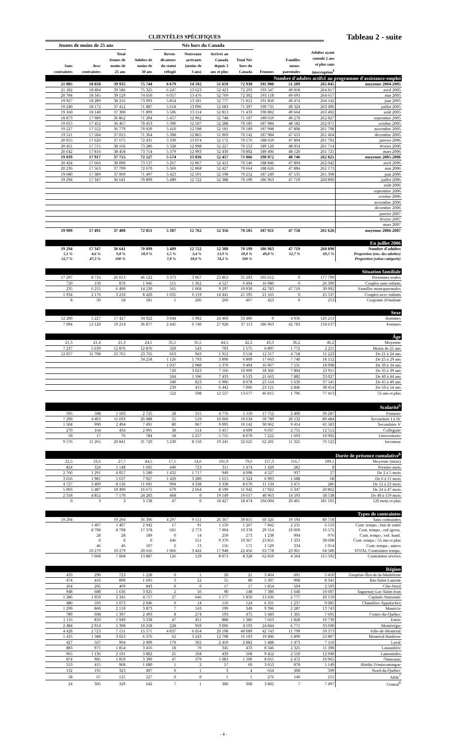CLIENTÈLES SPÉCIFIQUES
Tableau 2 - suite
| Jeunes de moins de 25 ans | | | | Nés hors du Canada | | | | | | | |
| --- | --- | --- | --- | --- | --- | --- | --- | --- | --- | --- | --- |
| Sans contraintes | Avec contraintes | Total Jeunes de moins de 25 ans | Adultes de moins de 30 ans | Reven- dicateurs du statut réfugié | Nouveaux arrivants (moins de 3 ans) | Arrivés au Canada depuis 3 ans et plus | Total Nés hors du Canada | Femmes | Familles mono- parentales | Adultes ayant cumulé 2 ans et plus sans interruption<sup>6</sup> | |
| Nombre d'adultes actifs1 au programme d'assistance-emploi | | | | | | | | | | | |
| 21 085 | 18 850 | 39 935 | 75 744 | 6 679 | 14 592 | 51 659 | 72 930 | 195 900 | 51 209 | 265 045 | moyenne 2004-2005 |
| 21 182 | 18 404 | 39 586 | 75 325 | 6 247 | 13 623 | 52 423 | 72 293 | 193 547 | 49 818 | 264 817 | avril 2005 |
| 20 784 | 18 345 | 39 129 | 74 650 | 6 057 | 13 476 | 52 769 | 72 302 | 193 118 | 49 693 | 264 657 | mai 2005 |
| 19 927 | 18 289 | 38 216 | 73 093 | 5 854 | 13 181 | 52 777 | 71 812 | 191 850 | 49 474 | 264 142 | juin 2005 |
| 19 240 | 18 172 | 37 412 | 71 887 | 5 618 | 13 096 | 52 683 | 71 397 | 190 735 | 49 324 | 263 496 | juillet 2005 |
| 19 160 | 18 140 | 37 300 | 71 899 | 5 506 | 13 114 | 52 813 | 71 433 | 190 802 | 49 664 | 263 402 | août 2005 |
| 18 873 | 17 989 | 36 862 | 71 294 | 5 457 | 12 902 | 52 748 | 71 107 | 189 659 | 49 270 | 262 827 | septembre 2005 |
| 19 015 | 17 452 | 36 467 | 70 453 | 5 390 | 12 507 | 52 288 | 70 185 | 187 984 | 48 182 | 262 071 | octobre 2005 |
| 19 227 | 17 552 | 36 779 | 70 929 | 5 410 | 12 598 | 52 181 | 70 189 | 187 998 | 47 808 | 261 798 | novembre 2005 |
| 19 511 | 17 504 | 37 015 | 71 364 | 5 308 | 12 865 | 51 969 | 70 142 | 187 984 | 47 653 | 261 464 | décembre 2005 |
| 20 055 | 17 620 | 37 675 | 72 431 | 5 330 | 13 074 | 52 172 | 70 576 | 188 659 | 47 894 | 261 792 | janvier 2006 |
| 20 451 | 17 715 | 38 166 | 73 286 | 5 328 | 12 998 | 52 227 | 70 553 | 189 120 | 48 054 | 261 714 | février 2006 |
| 20 642 | 17 816 | 38 458 | 73 714 | 5 379 | 12 993 | 52 430 | 70 802 | 189 406 | 48 120 | 261 721 | mars 2006 |
| 19 839 | 17 917 | 37 755 | 72 527 | 5 574 | 13 036 | 52 457 | 71 066 | 190 072 | 48 746 | 262 825 | moyenne 2005-2006 |
| 20 424 | 17 666 | 38 090 | 73 137 | 5 267 | 12 867 | 52 412 | 70 546 | 188 846 | 47 894 | 262 042 | avril 2006 |
| 20 236 | 17 563 | 37 799 | 72 670 | 5 369 | 12 868 | 52 427 | 70 664 | 188 626 | 47 884 | 262 173 | mai 2006 |
| 19 680 | 17 389 | 37 069 | 71 497 | 5 423 | 12 591 | 52 198 | 70 212 | 187 249 | 47 535 | 261 398 | juin 2006 |
| 19 294 | 17 347 | 36 641 | 70 899 | 5 489 | 12 722 | 52 388 | 70 599 | 186 963 | 47 719 | 260 890 | juillet 2006 |
| | | | | | | | | | | | août 2006 |
| | | | | | | | | | | | septembre 2006 |
| | | | | | | | | | | | octobre 2006 |
| | | | | | | | | | | | novembre 2006 |
| | | | | | | | | | | | décembre 2006 |
| | | | | | | | | | | | janvier 2007 |
| | | | | | | | | | | | février 2007 |
| | | | | | | | | | | | mars 2007 |
| 19 909 | 17 491 | 37 400 | 72 051 | 5 387 | 12 762 | 52 356 | 70 505 | 187 921 | 47 758 | 261 626 | moyenne 2006-2007 |
| En juillet 2006 | | | | | | | | | | | |
| 19 294 | 17 347 | 36 641 | 70 899 | 5 489 | 12 722 | 52 388 | 70 599 | 186 963 | 47 719 | 260 890 | Nombre d'adultes |
| 5,1 % | 4,6 % | 9,8 % | 18,9 % | 1,5 % | 3,4 % | 13,9 % | 18,8 % | 49,8 % | 12,7 % | 69,5 % | Proportion (ens. des adultes) |
| 52,7 % | 47,3 % | 100 % | | 7,8 % | 18,0 % | 74,2 % | 100 % | | | | Proportion (selon catégorie) |
| Situation familiale | | | | | | | | | | | |
| 17 297 | 8 716 | 26 013 | 46 122 | 3 373 | 3 967 | 23 863 | 31 203 | 105 612 | 0 | 177 799 | Personnes seules |
| 720 | 150 | 870 | 1 946 | 515 | 1 362 | 4 527 | 6 404 | 16 980 | 0 | 26 309 | Couples sans enfants |
| 235 | 6 255 | 6 490 | 14 230 | 565 | 1 068 | 9 297 | 10 930 | 42 783 | 47 719 | 30 992 | Familles monoparentales |
| 1 034 | 2 176 | 3 210 | 8 420 | 1 035 | 6 119 | 14 441 | 21 595 | 21 165 | 0 | 25 537 | Couples avec enfants |
| 8 | 50 | 58 | 181 | 1 | 206 | 260 | 467 | 423 | 0 | 253 | Conjoints d'étudiant |
| Sexe | | | | | | | | | | | |
| 12 200 | 5 227 | 17 427 | 34 022 | 3 044 | 5 982 | 24 460 | 33 486 | 0 | 4 936 | 126 253 | Hommes |
| 7 094 | 12 120 | 19 214 | 36 877 | 2 445 | 6 740 | 27 928 | 37 113 | 186 963 | 42 783 | 134 637 | Femmes |
| Âge | | | | | | | | | | | |
| 21,3 | 21,4 | 21,3 | 24,1 | 35,5 | 35,5 | 44,5 | 42,2 | 43,3 | 36,2 | 46,2 | Moyenne |
| 7 237 | 5 639 | 12 876 | 12 876 | 329 | 543 | 703 | 1 575 | 6 897 | 1 772 | 2 211 | Moins de 21 ans |
| 12 057 | 11 708 | 23 765 | 23 765 | 663 | 943 | 1 912 | 3 518 | 12 317 | 4 718 | 11 223 | De 21 à 24 ans |
| | | | 34 258 | 1 126 | 1 793 | 3 890 | 6 809 | 17 663 | 7 740 | 18 152 | De 25 à 29 ans |
| | | | | 1 037 | 2 988 | 5 379 | 9 404 | 16 967 | 7 531 | 18 998 | De 30 à 34 ans |
| | | | | 720 | 3 023 | 7 166 | 10 909 | 18 366 | 7 804 | 23 911 | De 35 à 39 ans |
| | | | | 504 | 1 596 | 7 433 | 9 533 | 21 663 | 7 882 | 33 027 | De 40 à 44 ans |
| | | | | 349 | 823 | 6 906 | 8 078 | 23 154 | 5 630 | 37 541 | De 45 à 49 ans |
| | | | | 239 | 415 | 6 442 | 7 096 | 23 121 | 2 846 | 38 414 | De 50 à 54 ans |
| | | | | 522 | 598 | 12 557 | 13 677 | 46 815 | 1 796 | 77 413 | 55 ans et plus |
| Scolarité<sup>5</sup> | | | | | | | | | | | |
| 595 | 508 | 1 103 | 2 725 | 28 | 315 | 4 776 | 5 119 | 17 752 | 2 400 | 30 287 | Primaire |
| 7 290 | 4 403 | 11 693 | 26 088 | 55 | 519 | 10 060 | 10 634 | 59 789 | 20 132 | 89 484 | Secondaire I à IV |
| 1 504 | 990 | 2 494 | 7 491 | 80 | 967 | 9 095 | 10 142 | 30 962 | 9 414 | 41 583 | Secondaire V |
| 270 | 164 | 434 | 2 091 | 38 | 514 | 3 457 | 4 009 | 9 037 | 2 755 | 12 512 | Collégiale |
| 59 | 17 | 76 | 784 | 58 | 2 257 | 5 755 | 8 070 | 7 222 | 1 693 | 10 902 | Universitaire |
| 9 576 | 11 265 | 20 841 | 31 720 | 5 230 | 8 150 | 19 245 | 32 625 | 62 201 | 11 325 | 76 122 | Inconnue |
| Durée de présence cumulative<sup>6</sup> | | | | | | | | | | | |
| 22,5 | 33,6 | 27,7 | 44,5 | 17,5 | 14,6 | 101,9 | 79,6 | 157,3 | 116,7 | 189,1 | Moyenne (mois) |
| 824 | 324 | 1 148 | 1 605 | 440 | 723 | 311 | 1 474 | 1 420 | 282 | 8 | Premier mois |
| 2 766 | 1 291 | 4 057 | 5 580 | 1 432 | 1 717 | 949 | 4 098 | 4 527 | 937 | 27 | De 2 à 5 mois |
| 3 656 | 1 981 | 5 637 | 7 927 | 1 429 | 3 280 | 1 615 | 6 324 | 6 993 | 1 688 | 68 | De 6 à 11 mois |
| 4 727 | 3 409 | 8 136 | 11 691 | 994 | 4 338 | 3 338 | 8 670 | 11 134 | 3 471 | 286 | De 12 à 23 mois |
| 5 003 | 5 487 | 10 490 | 16 675 | 679 | 2 664 | 8 599 | 11 942 | 17 922 | 6 347 | 20 862 | De 24 à 47 mois |
| 2 318 | 4 852 | 7 170 | 24 283 | 468 | 0 | 19 149 | 19 617 | 40 963 | 14 593 | 58 538 | De 48 à 119 mois |
| 0 | 3 | 3 | 3 138 | 47 | 0 | 18 427 | 18 474 | 104 004 | 20 401 | 181 101 | 120 mois et plus |
| Types de contraintes | | | | | | | | | | | |
| 19 294 | | 19 294 | 36 396 | 4 297 | 9 151 | 26 367 | 39 815 | 60 326 | 19 194 | 80 718 | Sans contraintes |
| | 1 407 | 1 407 | 2 942 | 17 | 91 | 1 159 | 1 267 | 7 842 | 2 231 | 6 510 | Cont. tempo.: état de santé |
| | 8 798 | 8 798 | 17 378 | 601 | 2 773 | 7 004 | 10 378 | 29 314 | 19 069 | 16 572 | Cont. tempo.: enf./gross. |
| | 28 | 28 | 189 | 0 | 14 | 259 | 273 | 1 238 | 994 | 976 | Cont. tempo.: enf. hand. |
| | 0 | 0 | 0 | 446 | 551 | 9 370 | 10 367 | 23 855 | 1 333 | 38 608 | Cont. tempo.: 55 ans et plus |
| | 46 | 46 | 107 | 2 | 13 | 156 | 171 | 1 529 | 334 | 1 914 | Cont. tempo.: autres |
| | 10 279 | 10 279 | 20 616 | 1 066 | 3 442 | 17 948 | 22 456 | 63 778 | 23 961 | 64 580 | TOTAL Contraintes tempo. |
| | 7 068 | 7 068 | 13 887 | 126 | 129 | 8 073 | 8 328 | 62 859 | 4 564 | 115 592 | Contraintes sévères |
| Région | | | | | | | | | | | |
| 433 | 290 | 723 | 1 228 | 0 | 1 | 20 | 21 | 3 464 | 691 | 5 410 | Gaspésie-Îles-de-la-Madeleine |
| 474 | 416 | 890 | 1 695 | 3 | 22 | 55 | 80 | 5 307 | 908 | 8 341 | Bas-Saint-Laurent |
| 264 | 205 | 469 | 843 | 0 | 0 | 17 | 17 | 1 854 | 504 | 2 503 | Côte-Nord |
| 948 | 688 | 1 636 | 3 025 | 2 | 56 | 90 | 148 | 7 386 | 1 640 | 10 687 | Saguenay-Lac-Saint-Jean |
| 1 286 | 1 059 | 2 345 | 4 717 | 27 | 646 | 1 177 | 1 850 | 13 436 | 2 777 | 20 159 | Capitale-Nationale |
| 480 | 593 | 1 073 | 2 046 | 0 | 14 | 110 | 124 | 6 331 | 1 237 | 9 085 | Chaudière-Appalaches |
| 1 299 | 860 | 2 159 | 3 873 | 7 | 143 | 199 | 349 | 9 396 | 2 287 | 13 743 | Mauricie |
| 789 | 608 | 1 397 | 2 493 | 8 | 274 | 193 | 475 | 5 683 | 1 365 | 7 695 | Centre-du-Québec |
| 1 116 | 833 | 1 949 | 3 338 | 47 | 451 | 888 | 1 386 | 7 663 | 1 828 | 10 739 | Estrie |
| 2 484 | 2 914 | 5 398 | 10 258 | 228 | 959 | 3 006 | 4 193 | 24 844 | 6 771 | 33 690 | Montérégie |
| 4 428 | 2 723 | 7 151 | 15 571 | 4 837 | 6 054 | 29 198 | 40 089 | 42 743 | 11 799 | 59 373 | Ville-de-Montréal |
| 1 435 | 1 588 | 3 023 | 6 376 | 62 | 3 243 | 12 798 | 16 103 | 19 406 | 5 899 | 23 807 | Montréal-Banlieue |
| 427 | 567 | 994 | 2 009 | 170 | 302 | 2 410 | 2 882 | 5 488 | 1 473 | 7 110 | Laval |
| 883 | 971 | 1 854 | 3 416 | 18 | 70 | 345 | 433 | 8 346 | 2 325 | 11 398 | Lanaudière |
| 965 | 1 136 | 2 101 | 3 802 | 25 | 104 | 439 | 568 | 9 452 | 2 550 | 12 940 | Laurentides |
| 874 | 985 | 1 859 | 3 390 | 47 | 379 | 1 083 | 1 509 | 8 055 | 2 472 | 10 965 | Outaouais |
| 553 | 415 | 968 | 1 680 | 1 | 2 | 57 | 60 | 3 653 | 878 | 5 149 | Abitibi-Témiscamingue |
| 132 | 191 | 323 | 497 | 0 | 1 | 3 | 4 | 654 | 308 | 599 | Nord-du-Québec |
| 58 | 67 | 125 | 227 | 0 | 0 | 1 | 1 | 276 | 140 | 251 | ARK<sup>7</sup> |
| 24 | 305 | 329 | 642 | 7 | 1 | 300 | 308 | 3 802 | 7 | 7 497 | Central<sup>8</sup> |
- 4 -